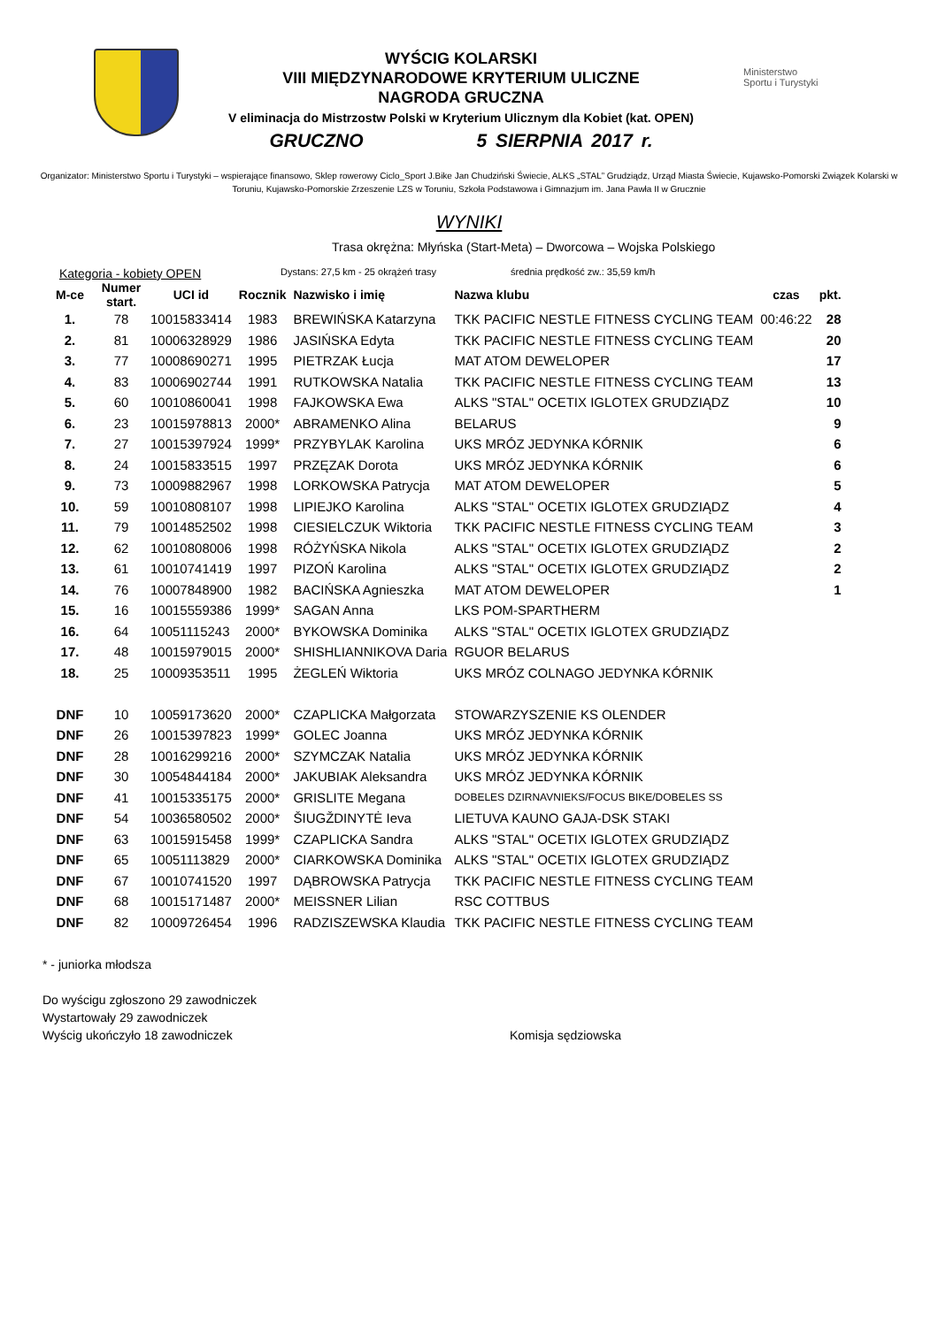WYŚCIG KOLARSKI
VIII MIĘDZYNARODOWE KRYTERIUM ULICZNE
NAGRODA GRUCZNA
V eliminacja do Mistrzostw Polski w Kryterium Ulicznym dla Kobiet (kat. OPEN)
GRUCZNO 5 SIERPNIA 2017 r.
Ministerstwo
Sportu i Turystyki
Organizator: Ministerstwo Sportu i Turystyki – wspierające finansowo, Sklep rowerowy Ciclo_Sport J.Bike Jan Chudziński Świecie, ALKS „STAL” Grudziądz, Urząd Miasta Świecie, Kujawsko-Pomorski Związek Kolarski w Toruniu, Kujawsko-Pomorskie Zrzeszenie LZS w Toruniu, Szkoła Podstawowa i Gimnazjum im. Jana Pawła II w Grucznie
WYNIKI
Trasa okrężna: Młyńska (Start-Meta) – Dworcowa – Wojska Polskiego
Kategoria - kobiety OPEN Dystans: 27,5 km - 25 okrążeń trasy średnia prędkość zw.: 35,59 km/h
| M-ce | Numer start. | UCI id | Rocznik | Nazwisko i imię | Nazwa klubu | czas | pkt. |
| --- | --- | --- | --- | --- | --- | --- | --- |
| 1. | 78 | 10015833414 | 1983 | BREWIŃSKA Katarzyna | TKK PACIFIC NESTLE FITNESS CYCLING TEAM | 00:46:22 | 28 |
| 2. | 81 | 10006328929 | 1986 | JASIŃSKA Edyta | TKK PACIFIC NESTLE FITNESS CYCLING TEAM | | 20 |
| 3. | 77 | 10008690271 | 1995 | PIETRZAK Łucja | MAT ATOM DEWELOPER | | 17 |
| 4. | 83 | 10006902744 | 1991 | RUTKOWSKA Natalia | TKK PACIFIC NESTLE FITNESS CYCLING TEAM | | 13 |
| 5. | 60 | 10010860041 | 1998 | FAJKOWSKA Ewa | ALKS "STAL" OCETIX IGLOTEX GRUDZIĄDZ | | 10 |
| 6. | 23 | 10015978813 | 2000* | ABRAMENKO Alina | BELARUS | | 9 |
| 7. | 27 | 10015397924 | 1999* | PRZYBYLAK Karolina | UKS MRÓZ JEDYNKA KÓRNIK | | 6 |
| 8. | 24 | 10015833515 | 1997 | PRZĘZAK Dorota | UKS MRÓZ JEDYNKA KÓRNIK | | 6 |
| 9. | 73 | 10009882967 | 1998 | LORKOWSKA Patrycja | MAT ATOM DEWELOPER | | 5 |
| 10. | 59 | 10010808107 | 1998 | LIPIEJKO Karolina | ALKS "STAL" OCETIX IGLOTEX GRUDZIĄDZ | | 4 |
| 11. | 79 | 10014852502 | 1998 | CIESIELCZUK Wiktoria | TKK PACIFIC NESTLE FITNESS CYCLING TEAM | | 3 |
| 12. | 62 | 10010808006 | 1998 | RÓŻYŃSKA Nikola | ALKS "STAL" OCETIX IGLOTEX GRUDZIĄDZ | | 2 |
| 13. | 61 | 10010741419 | 1997 | PIZOŃ Karolina | ALKS "STAL" OCETIX IGLOTEX GRUDZIĄDZ | | 2 |
| 14. | 76 | 10007848900 | 1982 | BACIŃSKA Agnieszka | MAT ATOM DEWELOPER | | 1 |
| 15. | 16 | 10015559386 | 1999* | SAGAN Anna | LKS POM-SPARTHERM | | |
| 16. | 64 | 10051115243 | 2000* | BYKOWSKA Dominika | ALKS "STAL" OCETIX IGLOTEX GRUDZIĄDZ | | |
| 17. | 48 | 10015979015 | 2000* | SHISHLIANNIKOVA Daria | RGUOR BELARUS | | |
| 18. | 25 | 10009353511 | 1995 | ŻEGLEŃ Wiktoria | UKS MRÓZ COLNAGO JEDYNKA KÓRNIK | | |
| DNF | 10 | 10059173620 | 2000* | CZAPLICKA Małgorzata | STOWARZYSZENIE KS OLENDER | | |
| DNF | 26 | 10015397823 | 1999* | GOLEC Joanna | UKS MRÓZ JEDYNKA KÓRNIK | | |
| DNF | 28 | 10016299216 | 2000* | SZYMCZAK Natalia | UKS MRÓZ JEDYNKA KÓRNIK | | |
| DNF | 30 | 10054844184 | 2000* | JAKUBIAK Aleksandra | UKS MRÓZ JEDYNKA KÓRNIK | | |
| DNF | 41 | 10015335175 | 2000* | GRISLITE Megana | DOBELES DZIRNAVNIEKS/FOCUS BIKE/DOBELES SS | | |
| DNF | 54 | 10036580502 | 2000* | ŠIUGŽDINYTĖ Ieva | LIETUVA KAUNO GAJA-DSK STAKI | | |
| DNF | 63 | 10015915458 | 1999* | CZAPLICKA Sandra | ALKS "STAL" OCETIX IGLOTEX GRUDZIĄDZ | | |
| DNF | 65 | 10051113829 | 2000* | CIARKOWSKA Dominika | ALKS "STAL" OCETIX IGLOTEX GRUDZIĄDZ | | |
| DNF | 67 | 10010741520 | 1997 | DĄBROWSKA Patrycja | TKK PACIFIC NESTLE FITNESS CYCLING TEAM | | |
| DNF | 68 | 10015171487 | 2000* | MEISSNER Lilian | RSC COTTBUS | | |
| DNF | 82 | 10009726454 | 1996 | RADZISZEWSKA Klaudia | TKK PACIFIC NESTLE FITNESS CYCLING TEAM | | |
* - juniorka młodsza
Do wyścigu zgłoszono 29 zawodniczek
Wystartowały 29 zawodniczek
Wyścig ukończyło 18 zawodniczek Komisja sędziowska